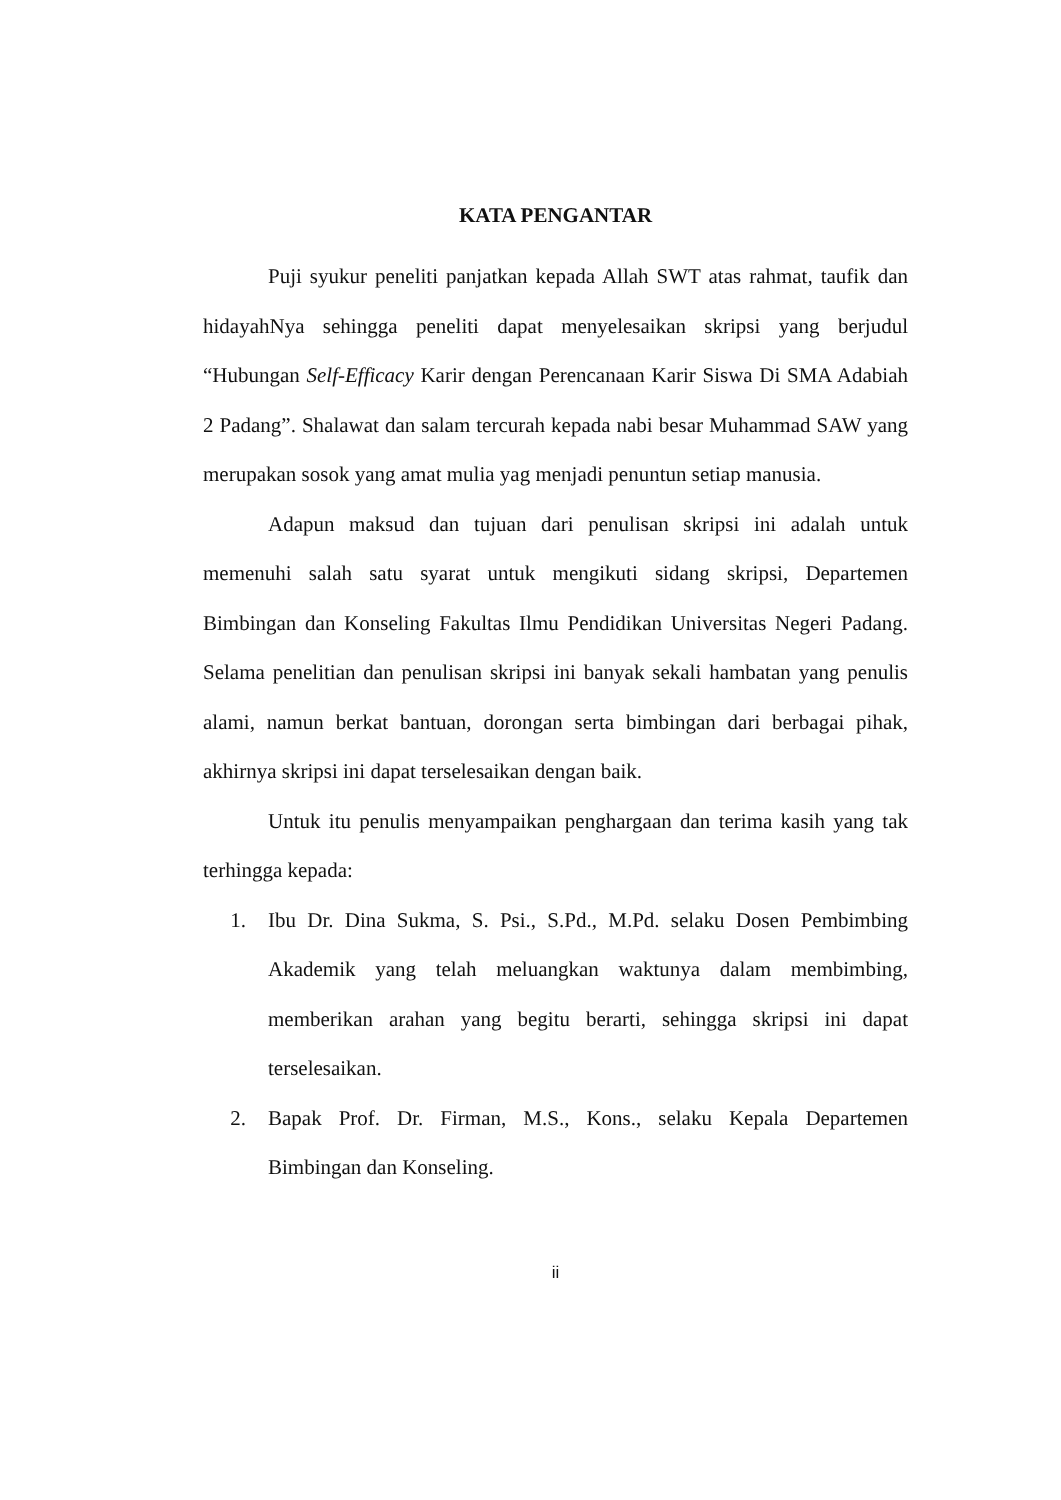KATA PENGANTAR
Puji syukur peneliti panjatkan kepada Allah SWT atas rahmat, taufik dan hidayahNya sehingga peneliti dapat menyelesaikan skripsi yang berjudul “Hubungan Self-Efficacy Karir dengan Perencanaan Karir Siswa Di SMA Adabiah 2 Padang”. Shalawat dan salam tercurah kepada nabi besar Muhammad SAW yang merupakan sosok yang amat mulia yag menjadi penuntun setiap manusia.
Adapun maksud dan tujuan dari penulisan skripsi ini adalah untuk memenuhi salah satu syarat untuk mengikuti sidang skripsi, Departemen Bimbingan dan Konseling Fakultas Ilmu Pendidikan Universitas Negeri Padang. Selama penelitian dan penulisan skripsi ini banyak sekali hambatan yang penulis alami, namun berkat bantuan, dorongan serta bimbingan dari berbagai pihak, akhirnya skripsi ini dapat terselesaikan dengan baik.
Untuk itu penulis menyampaikan penghargaan dan terima kasih yang tak terhingga kepada:
1. Ibu Dr. Dina Sukma, S. Psi., S.Pd., M.Pd. selaku Dosen Pembimbing Akademik yang telah meluangkan waktunya dalam membimbing, memberikan arahan yang begitu berarti, sehingga skripsi ini dapat terselesaikan.
2. Bapak Prof. Dr. Firman, M.S., Kons., selaku Kepala Departemen Bimbingan dan Konseling.
ii